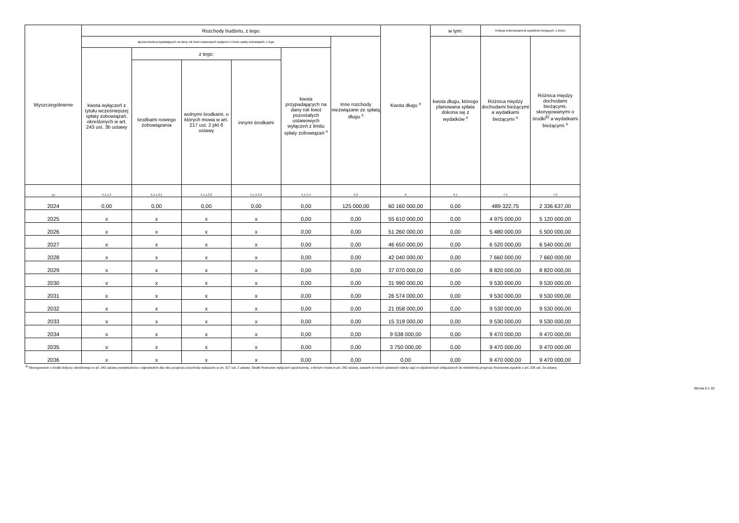| Wyszczególnienie | Rozchody budżetu, z tego: | | | | | | Kwota długu <sup>x</sup> | w tym: | Relacja zrównoważenia wydatków bieżących, o której | |
| --- | --- | --- | --- | --- | --- | --- | --- | --- | --- | --- |
| | łączna kwota przypadających na dany rok kwot ustawowych wyłączeń z limitu spłaty zobowiązań, z tego: | | | | | Inne rozchody niezwiązane ze spłatą długu <sup>x</sup> | | kwota długu, którego planowana spłata dokona się z wydatków <sup>x</sup> | Różnica między dochodami bieżącymi a wydatkami bieżącymi <sup>x</sup> | Różnica między dochodami bieżącymi, skorygowanymi o środki<sup>8)</sup> a wydatkami bieżącymi <sup>x</sup> |
| | kwota wyłączeń z tytułu wcześniejszej spłaty zobowiązań, określonych w art. 243 ust. 3b ustawy | z tego: | | | kwota przypadających na dany rok kwot pozostałych ustawowych wyłączeń z limitu spłaty zobowiązań <sup>x</sup> | | | | | |
| | | środkami nowego zobowiązania | wolnymi środkami, o których mowa w art. 217 ust. 2 pkt 6 ustawy | innymi środkami | | | | | | |
| Lp | 5.1.1.3 | 5.1.1.3.1 | 5.1.1.3.2 | 5.1.1.3.3 | 5.1.1.4 | 5.2 | 6 | 6.1 | 7.1 | 7.2 |
| 2024 | 0,00 | 0,00 | 0,00 | 0,00 | 0,00 | 125 000,00 | 60 160 000,00 | 0,00 | 489 322,75 | 2 336 637,00 |
| 2025 | x | x | x | x | 0,00 | 0,00 | 55 610 000,00 | 0,00 | 4 975 000,00 | 5 120 000,00 |
| 2026 | x | x | x | x | 0,00 | 0,00 | 51 260 000,00 | 0,00 | 5 480 000,00 | 5 500 000,00 |
| 2027 | x | x | x | x | 0,00 | 0,00 | 46 650 000,00 | 0,00 | 6 520 000,00 | 6 540 000,00 |
| 2028 | x | x | x | x | 0,00 | 0,00 | 42 040 000,00 | 0,00 | 7 660 000,00 | 7 660 000,00 |
| 2029 | x | x | x | x | 0,00 | 0,00 | 37 070 000,00 | 0,00 | 8 820 000,00 | 8 820 000,00 |
| 2030 | x | x | x | x | 0,00 | 0,00 | 31 990 000,00 | 0,00 | 9 530 000,00 | 9 530 000,00 |
| 2031 | x | x | x | x | 0,00 | 0,00 | 26 574 000,00 | 0,00 | 9 530 000,00 | 9 530 000,00 |
| 2032 | x | x | x | x | 0,00 | 0,00 | 21 058 000,00 | 0,00 | 9 530 000,00 | 9 530 000,00 |
| 2033 | x | x | x | x | 0,00 | 0,00 | 15 318 000,00 | 0,00 | 9 530 000,00 | 9 530 000,00 |
| 2034 | x | x | x | x | 0,00 | 0,00 | 9 538 000,00 | 0,00 | 9 470 000,00 | 9 470 000,00 |
| 2035 | x | x | x | x | 0,00 | 0,00 | 3 750 000,00 | 0,00 | 9 470 000,00 | 9 470 000,00 |
| 2036 | x | x | x | x | 0,00 | 0,00 | 0,00 | 0,00 | 9 470 000,00 | 9 470 000,00 |
<sup>8)</sup> Skorygowanie o środki dotyczy określonego w art. 242 ustawy powiększenia o odpowiednie dla roku prognozy przychody wskazane w art. 217 ust. 2 ustawy. Skutki finansowe wyłączeń ograniczenia, o którym mowa w art. 242 ustawy, zawarte w innych ustawach należy ująć w objaśnieniach dołączanych do wieloletniej prognozy finansowej zgodnie z art. 226 ust. 2a ustawy.
Strona 6 z 10